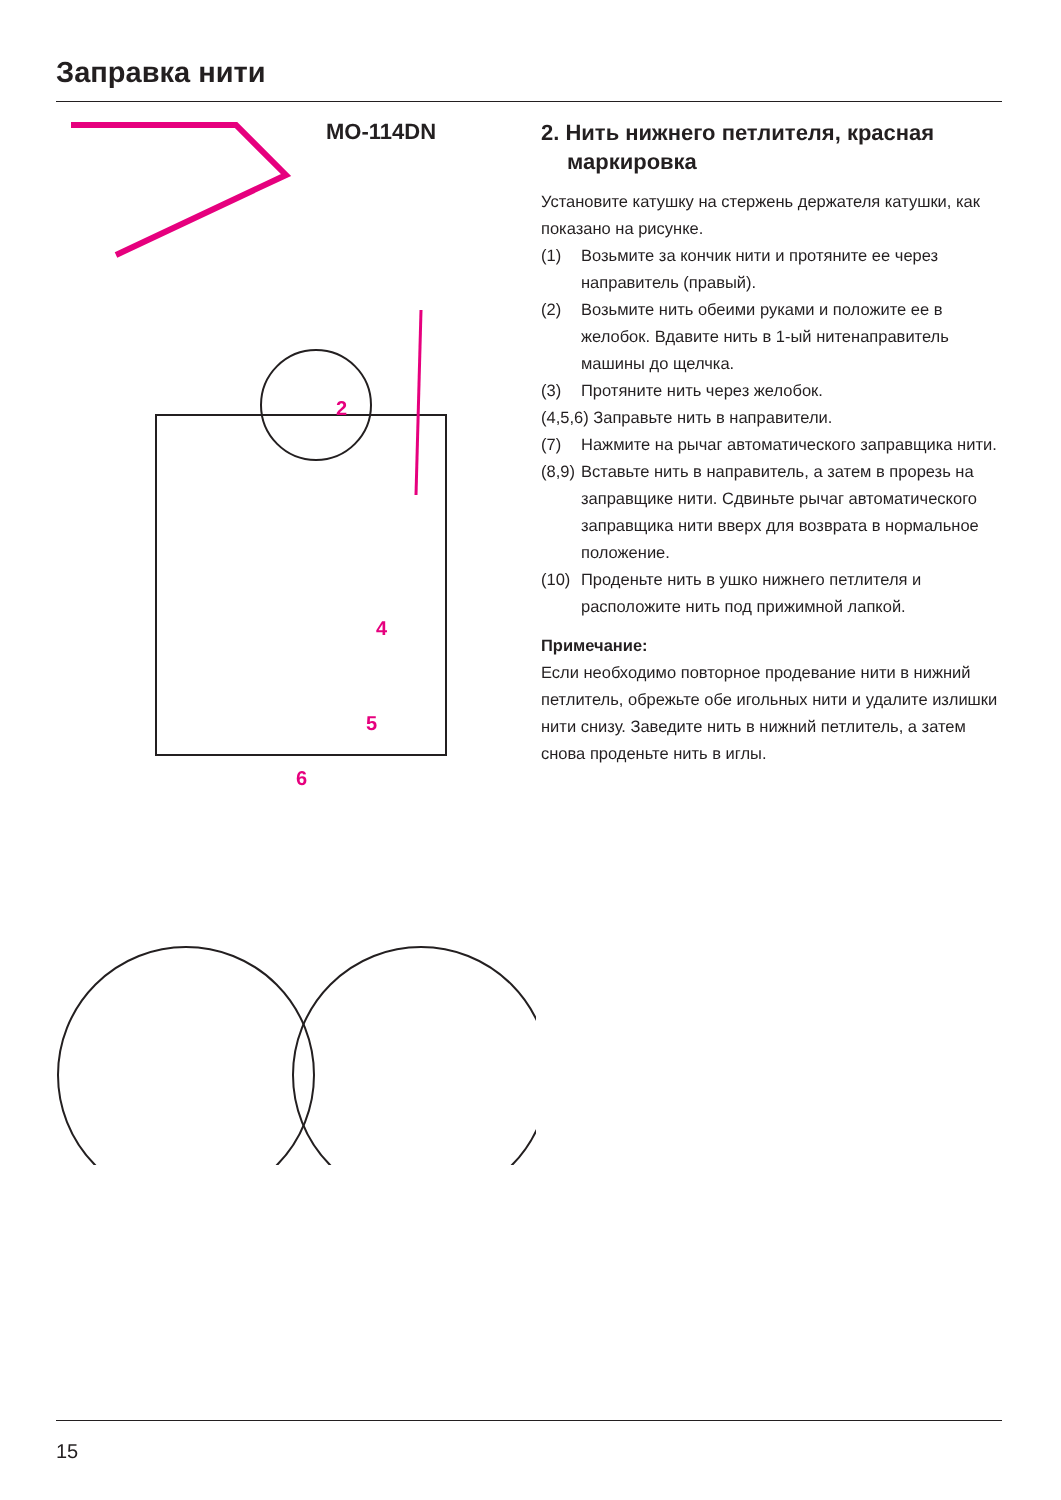Заправка нити
MO-114DN
2
4
5
6
2. Нить нижнего петлителя, красная маркировка
Установите катушку на стержень держателя катушки, как показано на рисунке.
(1) Возьмите за кончик нити и протяните ее через направитель (правый).
(2) Возьмите нить обеими руками и положите ее в желобок. Вдавите нить в 1-ый нитенаправитель машины до щелчка.
(3) Протяните нить через желобок.
(4,5,6) Заправьте нить в направители.
(7) Нажмите на рычаг автоматического заправщика нити.
(8,9) Вставьте нить в направитель, а затем в прорезь на заправщике нити. Сдвиньте рычаг автоматического заправщика нити вверх для возврата в нормальное положение.
(10) Проденьте нить в ушко нижнего петлителя и расположите нить под прижимной лапкой.
Примечание:
Если необходимо повторное продевание нити в нижний петлитель, обрежьте обе игольных нити и удалите излишки нити снизу. Заведите нить в нижний петлитель, а затем снова проденьте нить в иглы.
15